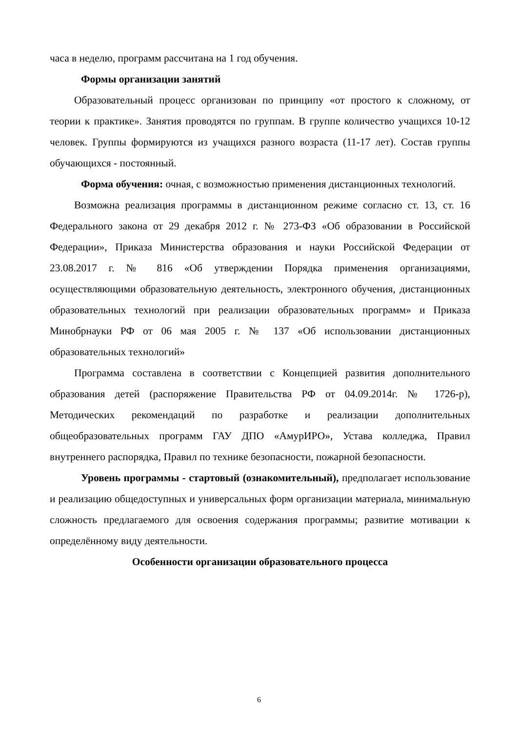часа в неделю, программ рассчитана на 1 год обучения.
Формы организации занятий
Образовательный процесс организован по принципу «от простого к сложному, от теории к практике». Занятия проводятся по группам. В группе количество учащихся 10-12 человек. Группы формируются из учащихся разного возраста (11-17 лет). Состав группы обучающихся - постоянный.
Форма обучения: очная, с возможностью применения дистанционных технологий.
Возможна реализация программы в дистанционном режиме согласно ст. 13, ст. 16 Федерального закона от 29 декабря 2012 г. № 273-ФЗ «Об образовании в Российской Федерации», Приказа Министерства образования и науки Российской Федерации от 23.08.2017 г. № 816 «Об утверждении Порядка применения организациями, осуществляющими образовательную деятельность, электронного обучения, дистанционных образовательных технологий при реализации образовательных программ» и Приказа Минобрнауки РФ от 06 мая 2005 г. № 137 «Об использовании дистанционных образовательных технологий»
Программа составлена в соответствии с Концепцией развития дополнительного образования детей (распоряжение Правительства РФ от 04.09.2014г. № 1726-р), Методических рекомендаций по разработке и реализации дополнительных общеобразовательных программ ГАУ ДПО «АмурИРО», Устава колледжа, Правил внутреннего распорядка, Правил по технике безопасности, пожарной безопасности.
Уровень программы - стартовый (ознакомительный), предполагает использование и реализацию общедоступных и универсальных форм организации материала, минимальную сложность предлагаемого для освоения содержания программы; развитие мотивации к определённому виду деятельности.
Особенности организации образовательного процесса
6